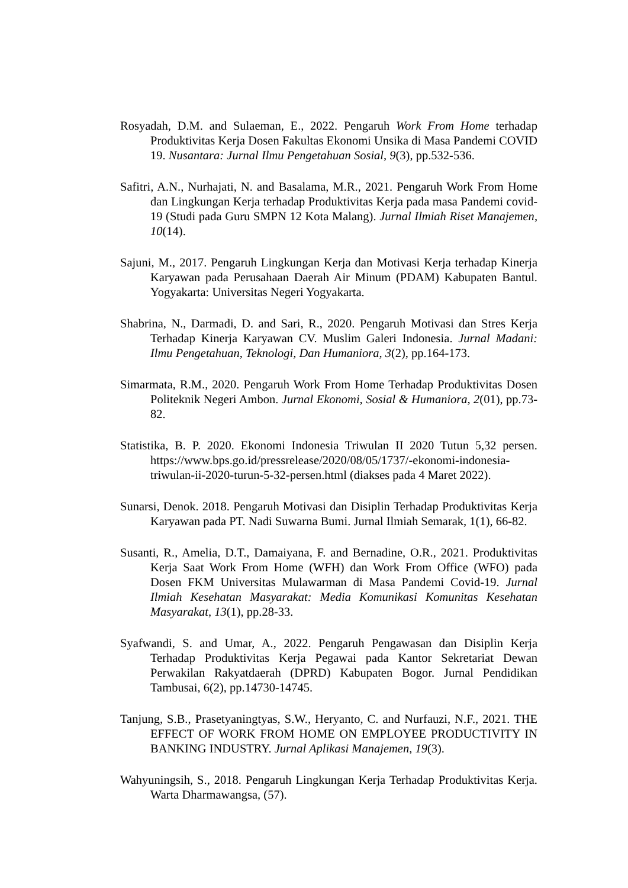Rosyadah, D.M. and Sulaeman, E., 2022. Pengaruh Work From Home terhadap Produktivitas Kerja Dosen Fakultas Ekonomi Unsika di Masa Pandemi COVID 19. Nusantara: Jurnal Ilmu Pengetahuan Sosial, 9(3), pp.532-536.
Safitri, A.N., Nurhajati, N. and Basalama, M.R., 2021. Pengaruh Work From Home dan Lingkungan Kerja terhadap Produktivitas Kerja pada masa Pandemi covid-19 (Studi pada Guru SMPN 12 Kota Malang). Jurnal Ilmiah Riset Manajemen, 10(14).
Sajuni, M., 2017. Pengaruh Lingkungan Kerja dan Motivasi Kerja terhadap Kinerja Karyawan pada Perusahaan Daerah Air Minum (PDAM) Kabupaten Bantul. Yogyakarta: Universitas Negeri Yogyakarta.
Shabrina, N., Darmadi, D. and Sari, R., 2020. Pengaruh Motivasi dan Stres Kerja Terhadap Kinerja Karyawan CV. Muslim Galeri Indonesia. Jurnal Madani: Ilmu Pengetahuan, Teknologi, Dan Humaniora, 3(2), pp.164-173.
Simarmata, R.M., 2020. Pengaruh Work From Home Terhadap Produktivitas Dosen Politeknik Negeri Ambon. Jurnal Ekonomi, Sosial & Humaniora, 2(01), pp.73-82.
Statistika, B. P. 2020. Ekonomi Indonesia Triwulan II 2020 Tutun 5,32 persen. https://www.bps.go.id/pressrelease/2020/08/05/1737/-ekonomi-indonesia-triwulan-ii-2020-turun-5-32-persen.html (diakses pada 4 Maret 2022).
Sunarsi, Denok. 2018. Pengaruh Motivasi dan Disiplin Terhadap Produktivitas Kerja Karyawan pada PT. Nadi Suwarna Bumi. Jurnal Ilmiah Semarak, 1(1), 66-82.
Susanti, R., Amelia, D.T., Damaiyana, F. and Bernadine, O.R., 2021. Produktivitas Kerja Saat Work From Home (WFH) dan Work From Office (WFO) pada Dosen FKM Universitas Mulawarman di Masa Pandemi Covid-19. Jurnal Ilmiah Kesehatan Masyarakat: Media Komunikasi Komunitas Kesehatan Masyarakat, 13(1), pp.28-33.
Syafwandi, S. and Umar, A., 2022. Pengaruh Pengawasan dan Disiplin Kerja Terhadap Produktivitas Kerja Pegawai pada Kantor Sekretariat Dewan Perwakilan Rakyatdaerah (DPRD) Kabupaten Bogor. Jurnal Pendidikan Tambusai, 6(2), pp.14730-14745.
Tanjung, S.B., Prasetyaningtyas, S.W., Heryanto, C. and Nurfauzi, N.F., 2021. THE EFFECT OF WORK FROM HOME ON EMPLOYEE PRODUCTIVITY IN BANKING INDUSTRY. Jurnal Aplikasi Manajemen, 19(3).
Wahyuningsih, S., 2018. Pengaruh Lingkungan Kerja Terhadap Produktivitas Kerja. Warta Dharmawangsa, (57).